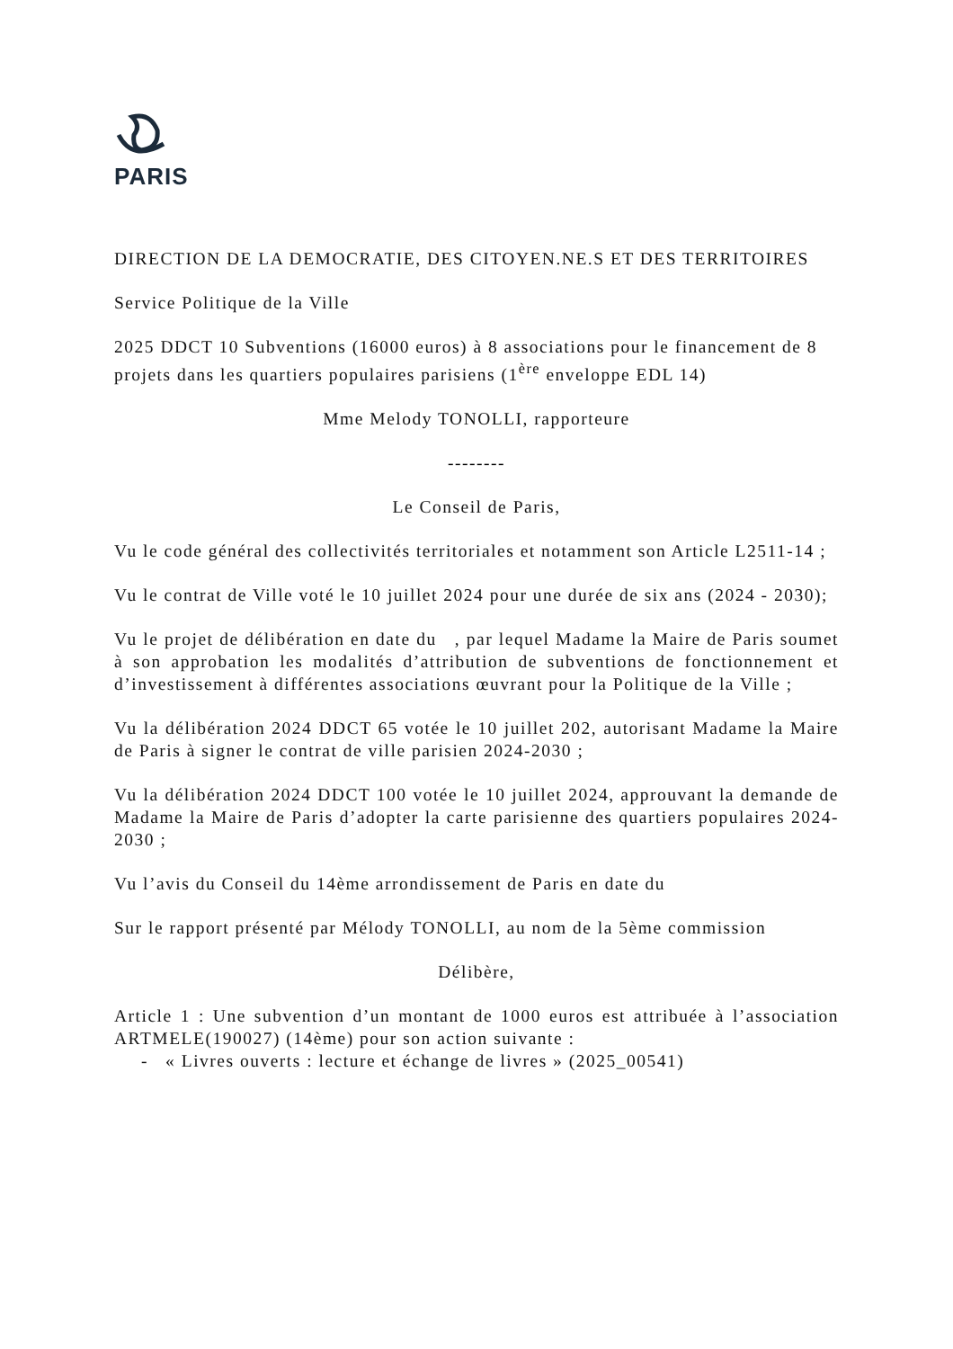PARIS
DIRECTION DE LA DEMOCRATIE, DES CITOYEN.NE.S ET DES TERRITOIRES
Service Politique de la Ville
2025 DDCT 10 Subventions (16000 euros) à 8 associations pour le financement de 8 projets dans les quartiers populaires parisiens (1<sup>ère</sup> enveloppe EDL 14)
Mme Melody TONOLLI, rapporteure
--------
Le Conseil de Paris,
Vu le code général des collectivités territoriales et notamment son Article L2511-14 ;
Vu le contrat de Ville voté le 10 juillet 2024 pour une durée de six ans (2024 - 2030);
Vu le projet de délibération en date du , par lequel Madame la Maire de Paris soumet à son approbation les modalités d’attribution de subventions de fonctionnement et d’investissement à différentes associations œuvrant pour la Politique de la Ville ;
Vu la délibération 2024 DDCT 65 votée le 10 juillet 202, autorisant Madame la Maire de Paris à signer le contrat de ville parisien 2024-2030 ;
Vu la délibération 2024 DDCT 100 votée le 10 juillet 2024, approuvant la demande de Madame la Maire de Paris d’adopter la carte parisienne des quartiers populaires 2024-2030 ;
Vu l’avis du Conseil du 14ème arrondissement de Paris en date du
Sur le rapport présenté par Mélody TONOLLI, au nom de la 5ème commission
Délibère,
Article 1 : Une subvention d’un montant de 1000 euros est attribuée à l’association ARTMELE(190027) (14ème) pour son action suivante :
- « Livres ouverts : lecture et échange de livres » (2025_00541)